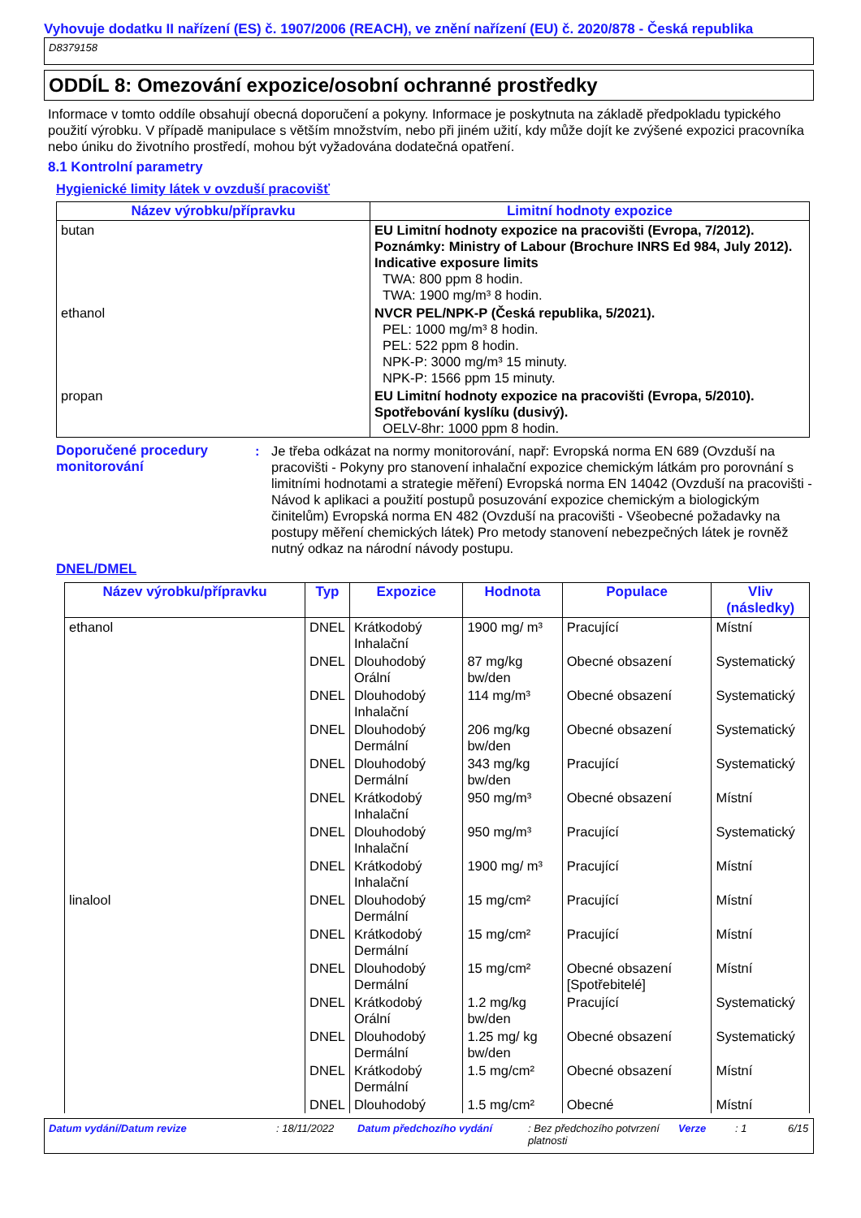Vyhovuje dodatku II nařízení (ES) č. 1907/2006 (REACH), ve znění nařízení (EU) č. 2020/878 - Česká republika
D8379158
ODDÍL 8: Omezování expozice/osobní ochranné prostředky
Informace v tomto oddíle obsahují obecná doporučení a pokyny. Informace je poskytnuta na základě předpokladu typického použití výrobku. V případě manipulace s větším množstvím, nebo při jiném užití, kdy může dojít ke zvýšené expozici pracovníka nebo úniku do životního prostředí, mohou být vyžadována dodatečná opatření.
8.1 Kontrolní parametry
Hygienické limity látek v ovzduší pracovišť
| Název výrobku/přípravku | Limitní hodnoty expozice |
| --- | --- |
| butan | EU Limitní hodnoty expozice na pracovišti (Evropa, 7/2012). Poznámky: Ministry of Labour (Brochure INRS Ed 984, July 2012). Indicative exposure limits TWA: 800 ppm 8 hodin. TWA: 1900 mg/m³ 8 hodin. |
| ethanol | NVCR PEL/NPK-P (Česká republika, 5/2021). PEL: 1000 mg/m³ 8 hodin. PEL: 522 ppm 8 hodin. NPK-P: 3000 mg/m³ 15 minuty. NPK-P: 1566 ppm 15 minuty. |
| propan | EU Limitní hodnoty expozice na pracovišti (Evropa, 5/2010). Spotřebování kyslíku (dusivý). OELV-8hr: 1000 ppm 8 hodin. |
Doporučené procedury monitorování
: Je třeba odkázat na normy monitorování, např: Evropská norma EN 689 (Ovzduší na pracovišti - Pokyny pro stanovení inhalační expozice chemickým látkám pro porovnání s limitními hodnotami a strategie měření) Evropská norma EN 14042 (Ovzduší na pracovišti - Návod k aplikaci a použití postupů posuzování expozice chemickým a biologickým činitelům) Evropská norma EN 482 (Ovzduší na pracovišti - Všeobecné požadavky na postupy měření chemických látek) Pro metody stanovení nebezpečných látek je rovněž nutný odkaz na národní návody postupu.
DNEL/DMEL
| Název výrobku/přípravku | Typ | Expozice | Hodnota | Populace | Vliv (následky) |
| --- | --- | --- | --- | --- | --- |
| ethanol | DNEL | Krátkodobý Inhalační | 1900 mg/ m³ | Pracující | Místní |
| | DNEL | Dlouhodobý Orální | 87 mg/kg bw/den | Obecné obsazení | Systematický |
| | DNEL | Dlouhodobý Inhalační | 114 mg/m³ | Obecné obsazení | Systematický |
| | DNEL | Dlouhodobý Dermální | 206 mg/kg bw/den | Obecné obsazení | Systematický |
| | DNEL | Dlouhodobý Dermální | 343 mg/kg bw/den | Pracující | Systematický |
| | DNEL | Krátkodobý Inhalační | 950 mg/m³ | Obecné obsazení | Místní |
| | DNEL | Dlouhodobý Inhalační | 950 mg/m³ | Pracující | Systematický |
| | DNEL | Krátkodobý Inhalační | 1900 mg/ m³ | Pracující | Místní |
| linalool | DNEL | Dlouhodobý Dermální | 15 mg/cm² | Pracující | Místní |
| | DNEL | Krátkodobý Dermální | 15 mg/cm² | Pracující | Místní |
| | DNEL | Dlouhodobý Dermální | 15 mg/cm² | Obecné obsazení [Spotřebitelé] | Místní |
| | DNEL | Krátkodobý Orální | 1.2 mg/kg bw/den | Pracující | Systematický |
| | DNEL | Dlouhodobý Dermální | 1.25 mg/ kg bw/den | Obecné obsazení | Systematický |
| | DNEL | Krátkodobý Dermální | 1.5 mg/cm² | Obecné obsazení | Místní |
| | DNEL | Dlouhodobý | 1.5 mg/cm² | Obecné | Místní |
Datum vydání/Datum revize : 18/11/2022 Datum předchozího vydání : Bez předchozího potvrzení platnosti Verze : 1 6/15